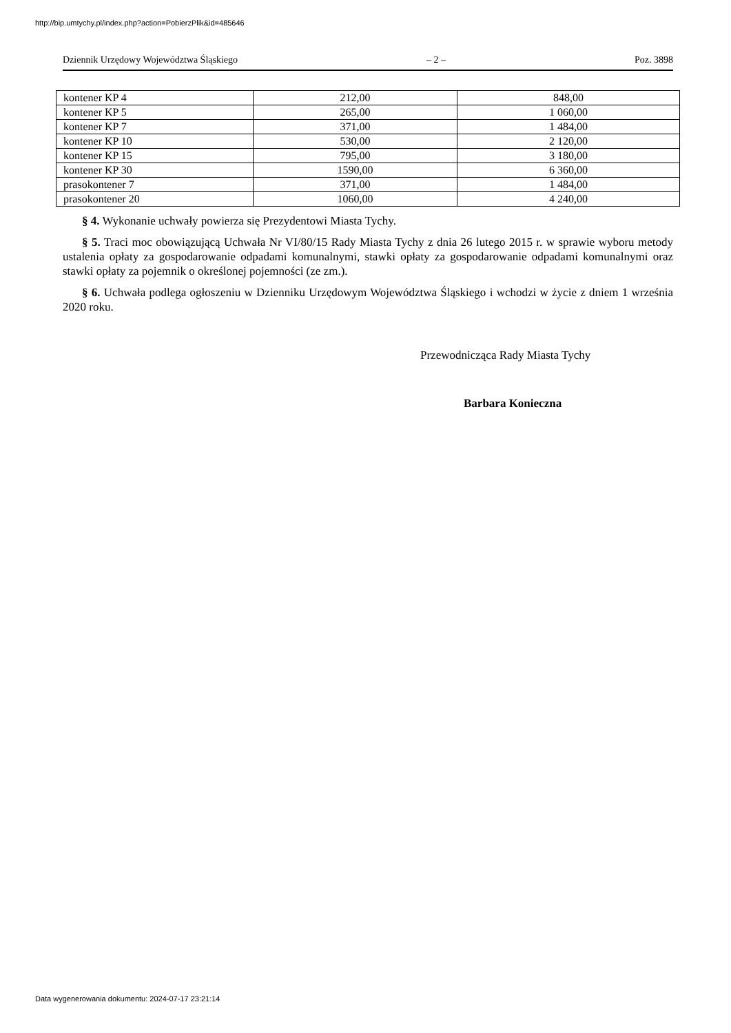http://bip.umtychy.pl/index.php?action=PobierzPlik&id=485646
Dziennik Urzędowy Województwa Śląskiego – 2 – Poz. 3898
| kontener KP 4 | 212,00 | 848,00 |
| kontener KP 5 | 265,00 | 1 060,00 |
| kontener KP 7 | 371,00 | 1 484,00 |
| kontener KP 10 | 530,00 | 2 120,00 |
| kontener KP 15 | 795,00 | 3 180,00 |
| kontener KP 30 | 1590,00 | 6 360,00 |
| prasokontener 7 | 371,00 | 1 484,00 |
| prasokontener 20 | 1060,00 | 4 240,00 |
§ 4. Wykonanie uchwały powierza się Prezydentowi Miasta Tychy.
§ 5. Traci moc obowiązującą Uchwała Nr VI/80/15 Rady Miasta Tychy z dnia 26 lutego 2015 r. w sprawie wyboru metody ustalenia opłaty za gospodarowanie odpadami komunalnymi, stawki opłaty za gospodarowanie odpadami komunalnymi oraz stawki opłaty za pojemnik o określonej pojemności (ze zm.).
§ 6. Uchwała podlega ogłoszeniu w Dzienniku Urzędowym Województwa Śląskiego i wchodzi w życie z dniem 1 września 2020 roku.
Przewodnicząca Rady Miasta Tychy
Barbara Konieczna
Data wygenerowania dokumentu: 2024-07-17 23:21:14